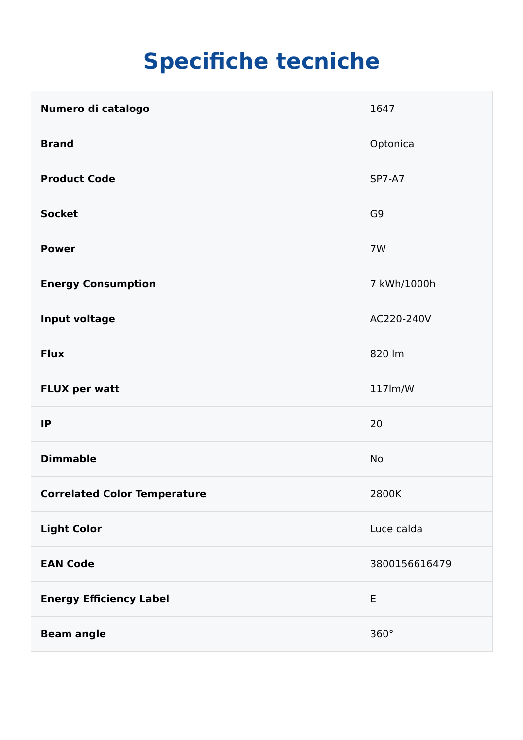Specifiche tecniche
| Numero di catalogo | 1647 |
| Brand | Optonica |
| Product Code | SP7-A7 |
| Socket | G9 |
| Power | 7W |
| Energy Consumption | 7 kWh/1000h |
| Input voltage | AC220-240V |
| Flux | 820 lm |
| FLUX per watt | 117lm/W |
| IP | 20 |
| Dimmable | No |
| Correlated Color Temperature | 2800K |
| Light Color | Luce calda |
| EAN Code | 3800156616479 |
| Energy Efficiency Label | E |
| Beam angle | 360° |